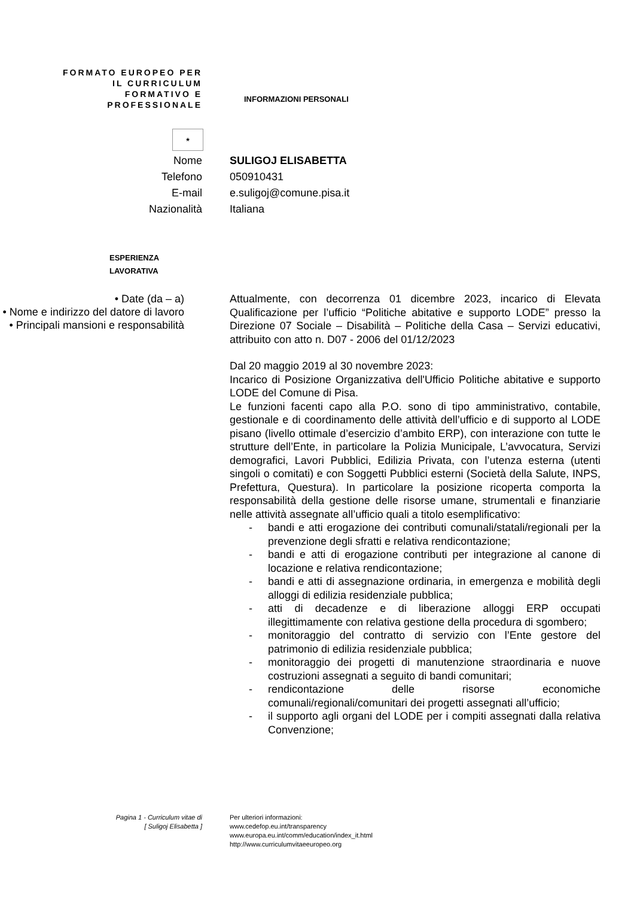FORMATO EUROPEO PER IL CURRICULUM FORMATIVO E PROFESSIONALE
INFORMAZIONI PERSONALI
★
Nome SULIGOJ ELISABETTA
Telefono 050910431
E-mail e.suligoj@comune.pisa.it
Nazionalità Italiana
ESPERIENZA
LAVORATIVA
• Date (da – a)
• Nome e indirizzo del datore di lavoro
• Principali mansioni e responsabilità
Attualmente, con decorrenza 01 dicembre 2023, incarico di Elevata Qualificazione per l’ufficio “Politiche abitative e supporto LODE” presso la Direzione 07 Sociale – Disabilità – Politiche della Casa – Servizi educativi, attribuito con atto n. D07 - 2006 del 01/12/2023
Dal 20 maggio 2019 al 30 novembre 2023:
Incarico di Posizione Organizzativa dell'Ufficio Politiche abitative e supporto LODE del Comune di Pisa.
Le funzioni facenti capo alla P.O. sono di tipo amministrativo, contabile, gestionale e di coordinamento delle attività dell’ufficio e di supporto al LODE pisano (livello ottimale d’esercizio d’ambito ERP), con interazione con tutte le strutture dell’Ente, in particolare la Polizia Municipale, L’avvocatura, Servizi demografici, Lavori Pubblici, Edilizia Privata, con l’utenza esterna (utenti singoli o comitati) e con Soggetti Pubblici esterni (Società della Salute, INPS, Prefettura, Questura). In particolare la posizione ricoperta comporta la responsabilità della gestione delle risorse umane, strumentali e finanziarie nelle attività assegnate all’ufficio quali a titolo esemplificativo:
- bandi e atti erogazione dei contributi comunali/statali/regionali per la prevenzione degli sfratti e relativa rendicontazione;
- bandi e atti di erogazione contributi per integrazione al canone di locazione e relativa rendicontazione;
- bandi e atti di assegnazione ordinaria, in emergenza e mobilità degli alloggi di edilizia residenziale pubblica;
- atti di decadenze e di liberazione alloggi ERP occupati illegittimamente con relativa gestione della procedura di sgombero;
- monitoraggio del contratto di servizio con l’Ente gestore del patrimonio di edilizia residenziale pubblica;
- monitoraggio dei progetti di manutenzione straordinaria e nuove costruzioni assegnati a seguito di bandi comunitari;
- rendicontazione delle risorse economiche comunali/regionali/comunitari dei progetti assegnati all’ufficio;
- il supporto agli organi del LODE per i compiti assegnati dalla relativa Convenzione;
Pagina 1 - Curriculum vitae di
[ Suligoj Elisabetta ]
Per ulteriori informazioni:
www.cedefop.eu.int/transparency
www.europa.eu.int/comm/education/index_it.html
http://www.curriculumvitaeeuropeo.org